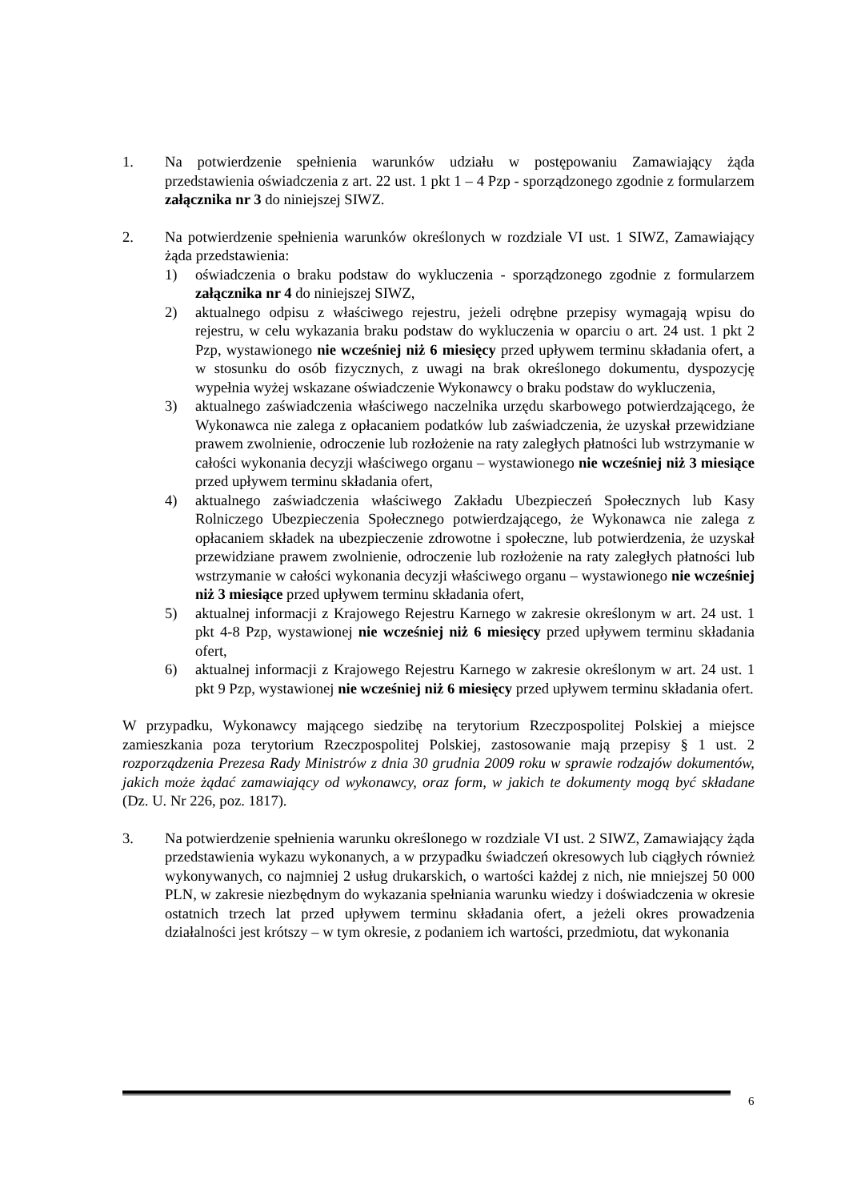1. Na potwierdzenie spełnienia warunków udziału w postępowaniu Zamawiający żąda przedstawienia oświadczenia z art. 22 ust. 1 pkt 1 – 4 Pzp - sporządzonego zgodnie z formularzem załącznika nr 3 do niniejszej SIWZ.
2. Na potwierdzenie spełnienia warunków określonych w rozdziale VI ust. 1 SIWZ, Zamawiający żąda przedstawienia:
1) oświadczenia o braku podstaw do wykluczenia - sporządzonego zgodnie z formularzem załącznika nr 4 do niniejszej SIWZ,
2) aktualnego odpisu z właściwego rejestru, jeżeli odrębne przepisy wymagają wpisu do rejestru, w celu wykazania braku podstaw do wykluczenia w oparciu o art. 24 ust. 1 pkt 2 Pzp, wystawionego nie wcześniej niż 6 miesięcy przed upływem terminu składania ofert, a w stosunku do osób fizycznych, z uwagi na brak określonego dokumentu, dyspozycję wypełnia wyżej wskazane oświadczenie Wykonawcy o braku podstaw do wykluczenia,
3) aktualnego zaświadczenia właściwego naczelnika urzędu skarbowego potwierdzającego, że Wykonawca nie zalega z opłacaniem podatków lub zaświadczenia, że uzyskał przewidziane prawem zwolnienie, odroczenie lub rozłożenie na raty zaległych płatności lub wstrzymanie w całości wykonania decyzji właściwego organu – wystawionego nie wcześniej niż 3 miesiące przed upływem terminu składania ofert,
4) aktualnego zaświadczenia właściwego Zakładu Ubezpieczeń Społecznych lub Kasy Rolniczego Ubezpieczenia Społecznego potwierdzającego, że Wykonawca nie zalega z opłacaniem składek na ubezpieczenie zdrowotne i społeczne, lub potwierdzenia, że uzyskał przewidziane prawem zwolnienie, odroczenie lub rozłożenie na raty zaległych płatności lub wstrzymanie w całości wykonania decyzji właściwego organu – wystawionego nie wcześniej niż 3 miesiące przed upływem terminu składania ofert,
5) aktualnej informacji z Krajowego Rejestru Karnego w zakresie określonym w art. 24 ust. 1 pkt 4-8 Pzp, wystawionej nie wcześniej niż 6 miesięcy przed upływem terminu składania ofert,
6) aktualnej informacji z Krajowego Rejestru Karnego w zakresie określonym w art. 24 ust. 1 pkt 9 Pzp, wystawionej nie wcześniej niż 6 miesięcy przed upływem terminu składania ofert.
W przypadku, Wykonawcy mającego siedzibę na terytorium Rzeczpospolitej Polskiej a miejsce zamieszkania poza terytorium Rzeczpospolitej Polskiej, zastosowanie mają przepisy § 1 ust. 2 rozporządzenia Prezesa Rady Ministrów z dnia 30 grudnia 2009 roku w sprawie rodzajów dokumentów, jakich może żądać zamawiający od wykonawcy, oraz form, w jakich te dokumenty mogą być składane (Dz. U. Nr 226, poz. 1817).
3. Na potwierdzenie spełnienia warunku określonego w rozdziale VI ust. 2 SIWZ, Zamawiający żąda przedstawienia wykazu wykonanych, a w przypadku świadczeń okresowych lub ciągłych również wykonywanych, co najmniej 2 usług drukarskich, o wartości każdej z nich, nie mniejszej 50 000 PLN, w zakresie niezbędnym do wykazania spełniania warunku wiedzy i doświadczenia w okresie ostatnich trzech lat przed upływem terminu składania ofert, a jeżeli okres prowadzenia działalności jest krótszy – w tym okresie, z podaniem ich wartości, przedmiotu, dat wykonania
6